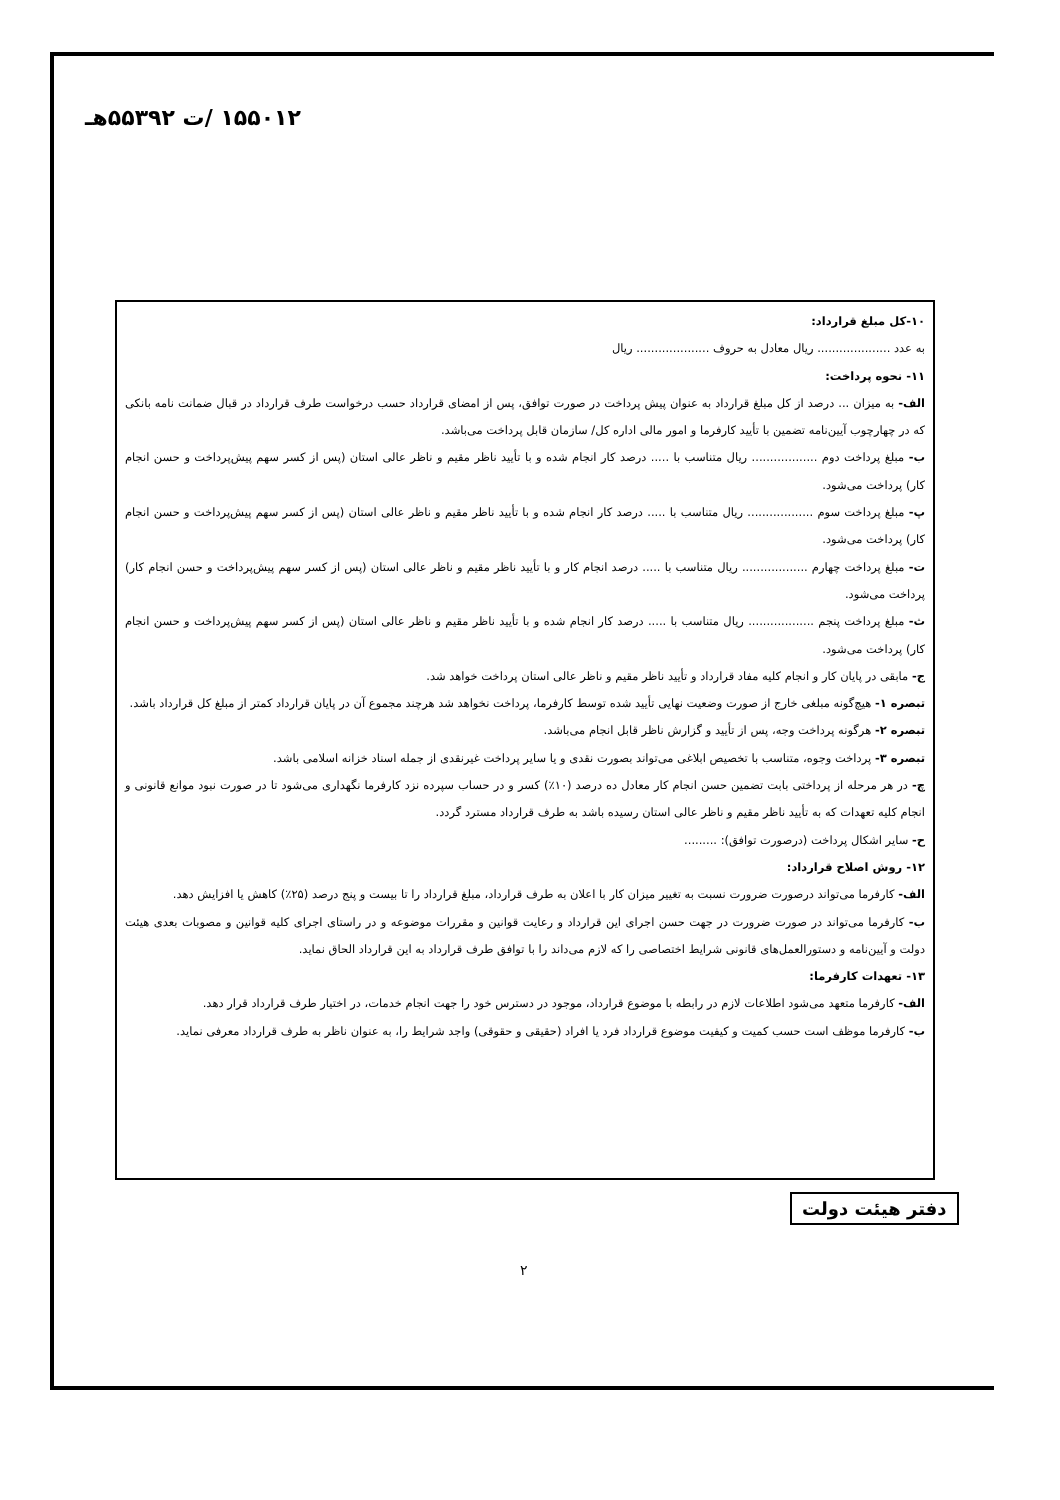۱۵۵۰۱۲ /ت ۵۵۳۹۲هـ
۱۰-کل مبلغ قرارداد:
به عدد .................... ریال معادل به حروف .................... ریال
۱۱- نحوه پرداخت:
الف- به میزان ... درصد از کل مبلغ قرارداد به عنوان پیش پرداخت در صورت توافق، پس از امضای قرارداد حسب درخواست طرف قرارداد در قبال ضمانت نامه بانکی که در چهارچوب آیین‌نامه تضمین با تأیید کارفرما و امور مالی اداره کل/ سازمان قابل پرداخت می‌باشد.
ب- مبلغ پرداخت دوم .................. ریال متناسب با ..... درصد کار انجام شده و با تأیید ناظر مقیم و ناظر عالی استان (پس از کسر سهم پیش‌پرداخت و حسن انجام کار) پرداخت می‌شود.
پ- مبلغ پرداخت سوم .................. ریال متناسب با ..... درصد کار انجام شده و با تأیید ناظر مقیم و ناظر عالی استان (پس از کسر سهم پیش‌پرداخت و حسن انجام کار) پرداخت می‌شود.
ت- مبلغ پرداخت چهارم .................. ریال متناسب با ..... درصد انجام کار و با تأیید ناظر مقیم و ناظر عالی استان (پس از کسر سهم پیش‌پرداخت و حسن انجام کار) پرداخت می‌شود.
ث- مبلغ پرداخت پنجم .................. ریال متناسب با ..... درصد کار انجام شده و با تأیید ناظر مقیم و ناظر عالی استان (پس از کسر سهم پیش‌پرداخت و حسن انجام کار) پرداخت می‌شود.
ج- مابقی در پایان کار و انجام کلیه مفاد قرارداد و تأیید ناظر مقیم و ناظر عالی استان پرداخت خواهد شد.
تبصره ۱- هیچ‌گونه مبلغی خارج از صورت وضعیت نهایی تأیید شده توسط کارفرما، پرداخت نخواهد شد هرچند مجموع آن در پایان قرارداد کمتر از مبلغ کل قرارداد باشد.
تبصره ۲- هرگونه پرداخت وجه، پس از تأیید و گزارش ناظر قابل انجام می‌باشد.
تبصره ۳- پرداخت وجوه، متناسب با تخصیص ابلاغی می‌تواند بصورت نقدی و یا سایر پرداخت غیرنقدی از جمله اسناد خزانه اسلامی باشد.
چ- در هر مرحله از پرداختی بابت تضمین حسن انجام کار معادل ده درصد (۱۰٪) کسر و در حساب سپرده نزد کارفرما نگهداری می‌شود تا در صورت نبود موانع قانونی و انجام کلیه تعهدات که به تأیید ناظر مقیم و ناظر عالی استان رسیده باشد به طرف قرارداد مسترد گردد.
ح- سایر اشکال پرداخت (درصورت توافق): .........
۱۲- روش اصلاح قرارداد:
الف- کارفرما می‌تواند درصورت ضرورت نسبت به تغییر میزان کار با اعلان به طرف قرارداد، مبلغ قرارداد را تا بیست و پنج درصد (۲۵٪) کاهش یا افزایش دهد.
ب- کارفرما می‌تواند در صورت ضرورت در جهت حسن اجرای این قرارداد و رعایت قوانین و مقررات موضوعه و در راستای اجرای کلیه قوانین و مصوبات بعدی هیئت دولت و آیین‌نامه و دستورالعمل‌های قانونی شرایط اختصاصی را که لازم می‌داند را با توافق طرف قرارداد به این قرارداد الحاق نماید.
۱۳- تعهدات کارفرما:
الف- کارفرما متعهد می‌شود اطلاعات لازم در رابطه با موضوع قرارداد، موجود در دسترس خود را جهت انجام خدمات، در اختیار طرف قرارداد قرار دهد.
ب- کارفرما موظف است حسب کمیت و کیفیت موضوع قرارداد فرد یا افراد (حقیقی و حقوقی) واجد شرایط را، به عنوان ناظر به طرف قرارداد معرفی نماید.
دفتر هیئت دولت
۲